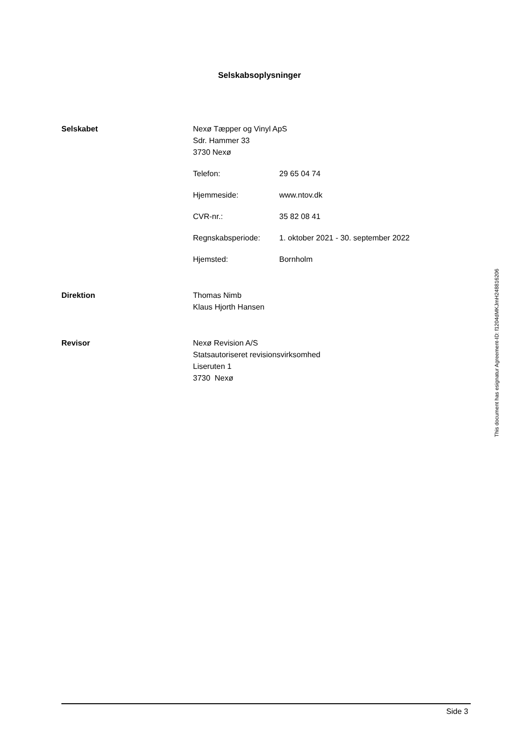Selskabsoplysninger
Selskabet Nexø Tæpper og Vinyl ApS
Sdr. Hammer 33
3730 Nexø
Telefon: 29 65 04 74
Hjemmeside: www.ntov.dk
CVR-nr.: 35 82 08 41
Regnskabsperiode: 1. oktober 2021 - 30. september 2022
Hjemsted: Bornholm
Direktion Thomas Nimb
Klaus Hjorth Hansen
Revisor Nexø Revision A/S
Statsautoriseret revisionsvirksomhed
Liseruten 1
3730 Nexø
Side 3
This document has esignatur Agreement-ID: f1204dMKJmH248816206